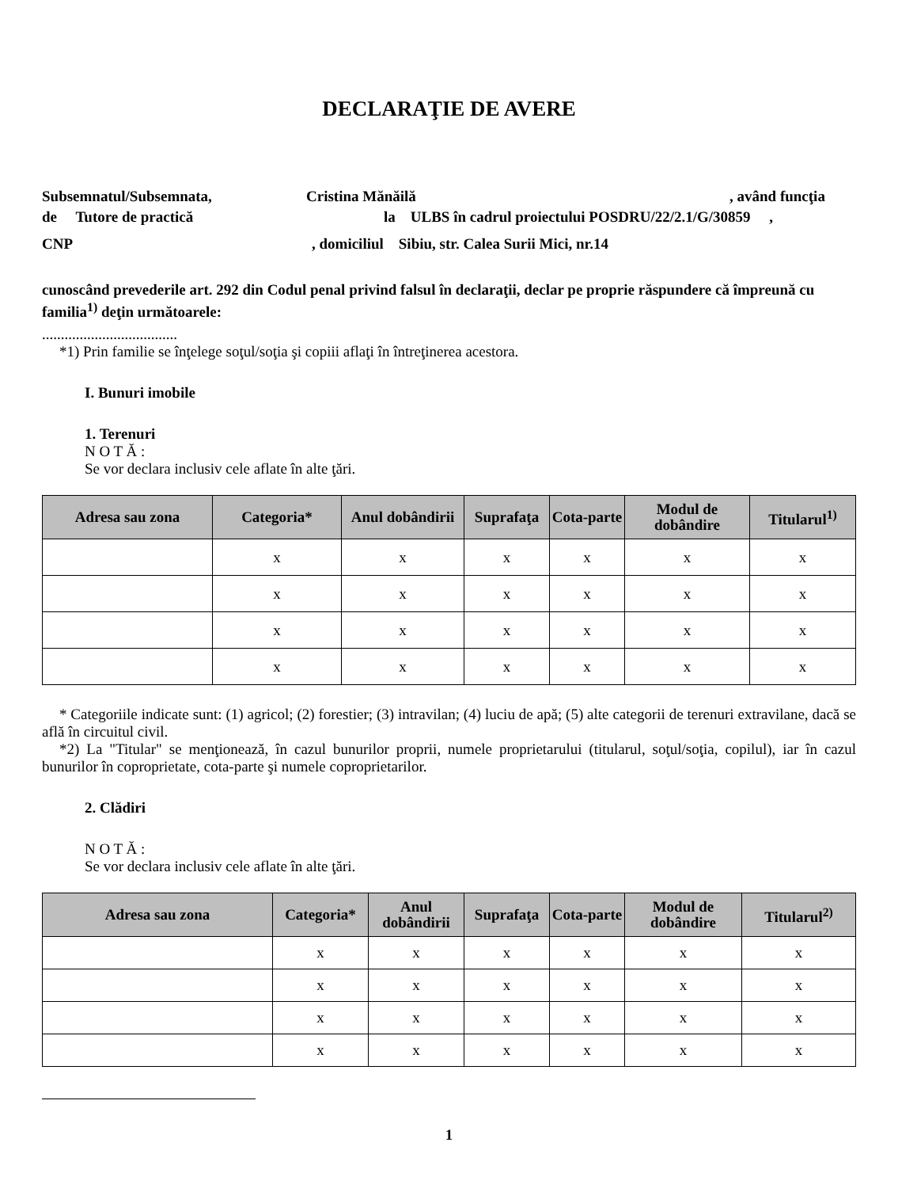DECLARAŢIE DE AVERE
Subsemnatul/Subsemnata, Cristina Mănăilă, având funcţia
de Tutore de practică la ULBS în cadrul proiectului POSDRU/22/2.1/G/30859 ,
CNP, domiciliul Sibiu, str. Calea Surii Mici, nr.14
cunoscând prevederile art. 292 din Codul penal privind falsul în declaraţii, declar pe proprie răspundere că împreună cu familia<sup>1)</sup> deţin următoarele:
....................................
*1) Prin familie se înţelege soţul/soţia şi copiii aflaţi în întreţinerea acestora.
I. Bunuri imobile
1. Terenuri
N O T Ă :
Se vor declara inclusiv cele aflate în alte ţări.
| Adresa sau zona | Categoria* | Anul dobândirii | Suprafaţa | Cota-parte | Modul de dobândire | Titularul<sup>1)</sup> |
| --- | --- | --- | --- | --- | --- | --- |
| | x | x | x | x | x | x |
| | x | x | x | x | x | x |
| | x | x | x | x | x | x |
| | x | x | x | x | x | x |
* Categoriile indicate sunt: (1) agricol; (2) forestier; (3) intravilan; (4) luciu de apă; (5) alte categorii de terenuri extravilane, dacă se află în circuitul civil.
*2) La "Titular" se menţionează, în cazul bunurilor proprii, numele proprietarului (titularul, soţul/soţia, copilul), iar în cazul bunurilor în coproprietate, cota-parte şi numele coproprietarilor.
2. Clădiri
N O T Ă :
Se vor declara inclusiv cele aflate în alte ţări.
| Adresa sau zona | Categoria* | Anul dobândirii | Suprafaţa | Cota-parte | Modul de dobândire | Titularul<sup>2)</sup> |
| --- | --- | --- | --- | --- | --- | --- |
| | x | x | x | x | x | x |
| | x | x | x | x | x | x |
| | x | x | x | x | x | x |
| | x | x | x | x | x | x |
1